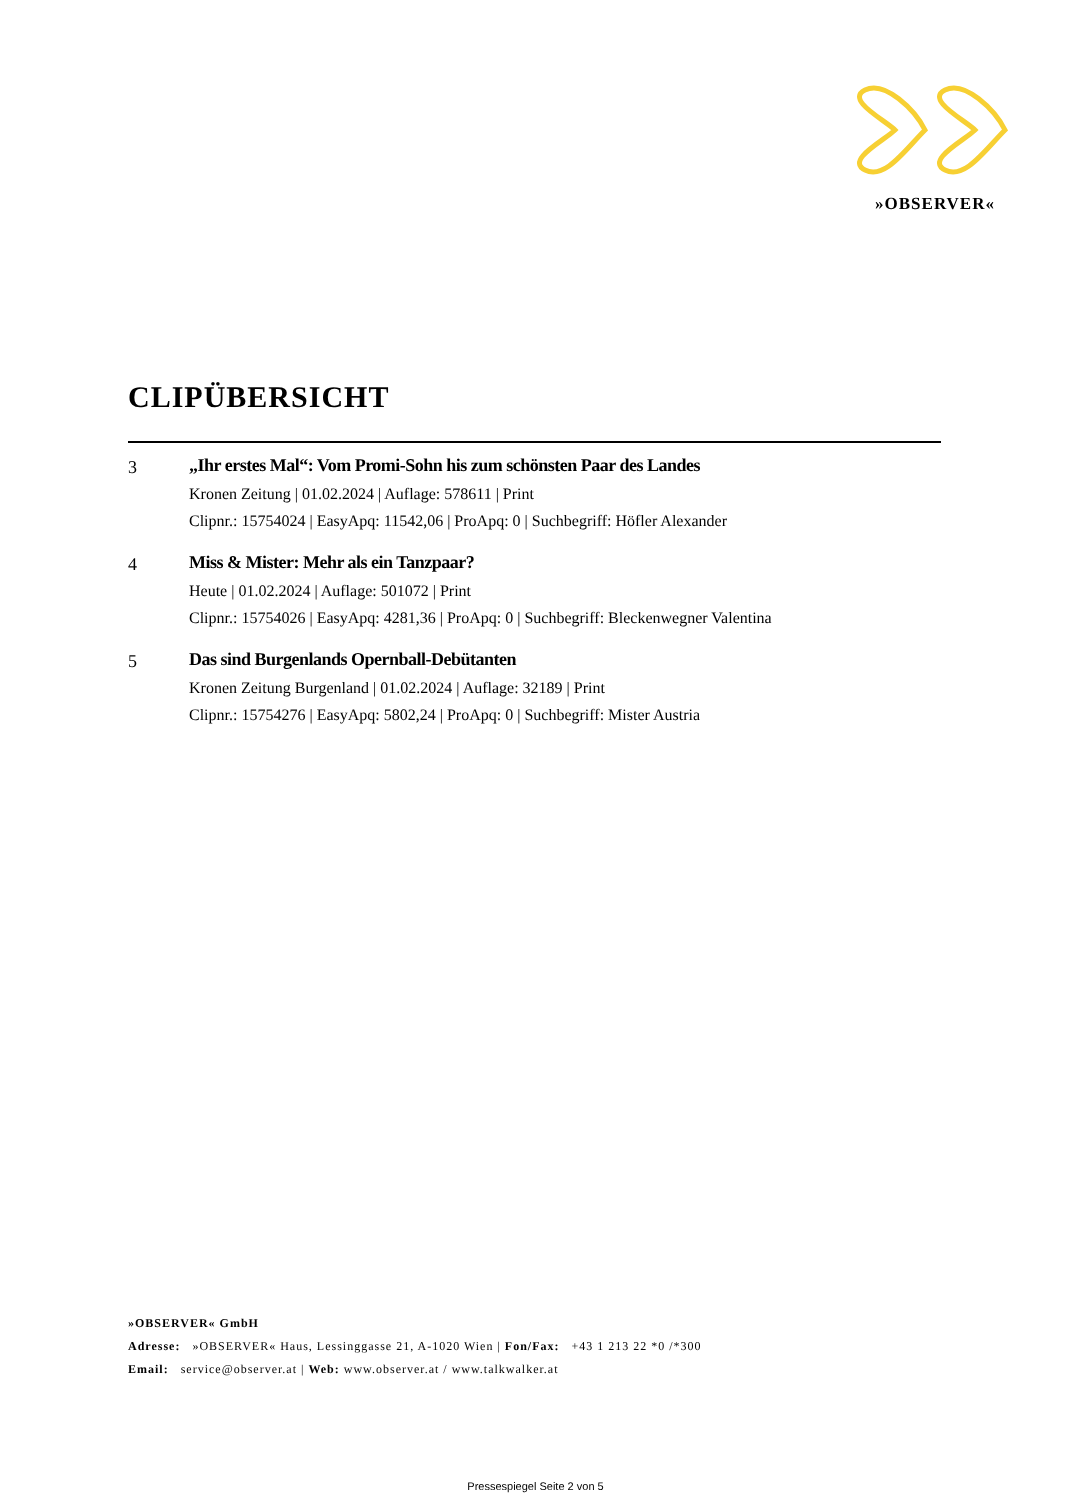»OBSERVER«
CLIPÜBERSICHT
3 „Ihr erstes Mal“: Vom Promi-Sohn his zum schönsten Paar des Landes
Kronen Zeitung | 01.02.2024 | Auflage: 578611 | Print
Clipnr.: 15754024 | EasyApq: 11542,06 | ProApq: 0 | Suchbegriff: Höfler Alexander
4 Miss & Mister: Mehr als ein Tanzpaar?
Heute | 01.02.2024 | Auflage: 501072 | Print
Clipnr.: 15754026 | EasyApq: 4281,36 | ProApq: 0 | Suchbegriff: Bleckenwegner Valentina
5 Das sind Burgenlands Opernball-Debütanten
Kronen Zeitung Burgenland | 01.02.2024 | Auflage: 32189 | Print
Clipnr.: 15754276 | EasyApq: 5802,24 | ProApq: 0 | Suchbegriff: Mister Austria
»OBSERVER« GmbH
Adresse: »OBSERVER« Haus, Lessinggasse 21, A-1020 Wien | Fon/Fax: +43 1 213 22 *0 /*300
Email: service@observer.at | Web: www.observer.at / www.talkwalker.at
Pressespiegel Seite 2 von 5